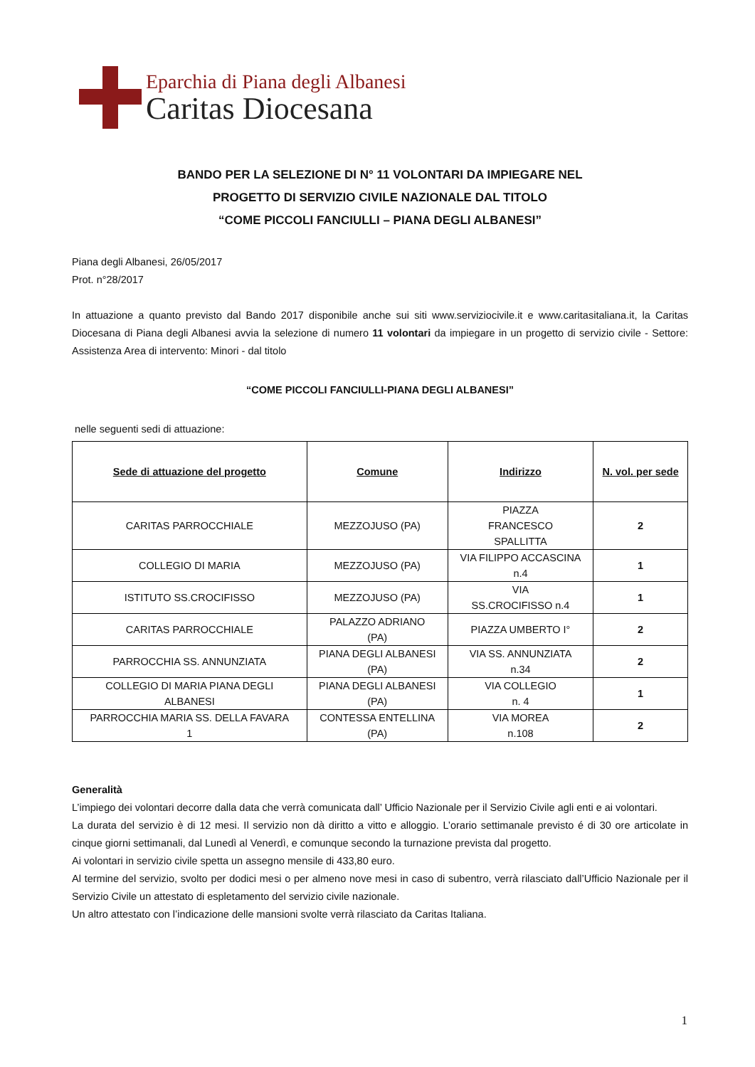Eparchia di Piana degli Albanesi
Caritas Diocesana
BANDO PER LA SELEZIONE DI N° 11 VOLONTARI DA IMPIEGARE NEL
PROGETTO DI SERVIZIO CIVILE NAZIONALE DAL TITOLO
“COME PICCOLI FANCIULLI – PIANA DEGLI ALBANESI”
Piana degli Albanesi, 26/05/2017
Prot. n°28/2017
In attuazione a quanto previsto dal Bando 2017 disponibile anche sui siti www.serviziocivile.it e www.caritasitaliana.it, la Caritas Diocesana di Piana degli Albanesi avvia la selezione di numero 11 volontari da impiegare in un progetto di servizio civile - Settore: Assistenza Area di intervento: Minori - dal titolo
“COME PICCOLI FANCIULLI-PIANA DEGLI ALBANESI”
nelle seguenti sedi di attuazione:
| Sede di attuazione del progetto | Comune | Indirizzo | N. vol. per sede |
| --- | --- | --- | --- |
| CARITAS PARROCCHIALE | MEZZOJUSO (PA) | PIAZZA FRANCESCO SPALLITTA | 2 |
| COLLEGIO DI MARIA | MEZZOJUSO (PA) | VIA FILIPPO ACCASCINA n.4 | 1 |
| ISTITUTO SS.CROCIFISSO | MEZZOJUSO (PA) | VIA SS.CROCIFISSO n.4 | 1 |
| CARITAS PARROCCHIALE | PALAZZO ADRIANO (PA) | PIAZZA UMBERTO I° | 2 |
| PARROCCHIA SS. ANNUNZIATA | PIANA DEGLI ALBANESI (PA) | VIA SS. ANNUNZIATA n.34 | 2 |
| COLLEGIO DI MARIA PIANA DEGLI ALBANESI | PIANA DEGLI ALBANESI (PA) | VIA COLLEGIO n. 4 | 1 |
| PARROCCHIA MARIA SS. DELLA FAVARA 1 | CONTESSA ENTELLINA (PA) | VIA MOREA n.108 | 2 |
Generalità
L’impiego dei volontari decorre dalla data che verrà comunicata dall’ Ufficio Nazionale per il Servizio Civile agli enti e ai volontari.
La durata del servizio è di 12 mesi. Il servizio non dà diritto a vitto e alloggio. L’orario settimanale previsto é di 30 ore articolate in cinque giorni settimanali, dal Lunedì al Venerdì, e comunque secondo la turnazione prevista dal progetto.
Ai volontari in servizio civile spetta un assegno mensile di 433,80 euro.
Al termine del servizio, svolto per dodici mesi o per almeno nove mesi in caso di subentro, verrà rilasciato dall’Ufficio Nazionale per il Servizio Civile un attestato di espletamento del servizio civile nazionale.
Un altro attestato con l’indicazione delle mansioni svolte verrà rilasciato da Caritas Italiana.
1